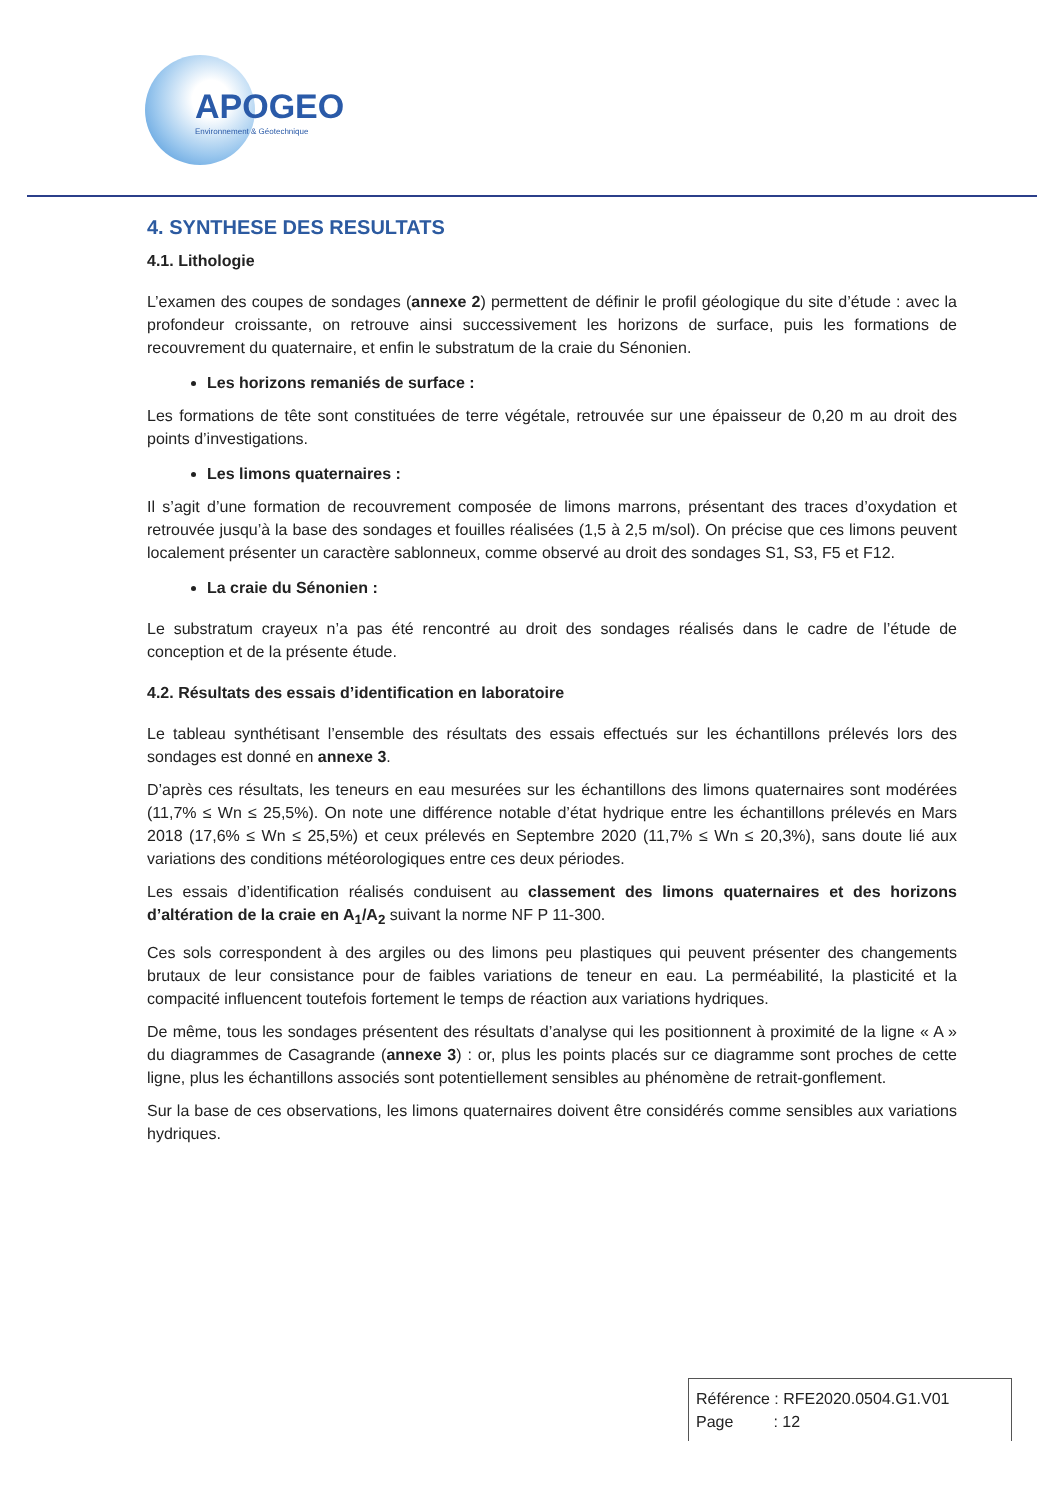APOGEO
Environnement & Géotechnique
4. SYNTHESE DES RESULTATS
4.1. Lithologie
L’examen des coupes de sondages (annexe 2) permettent de définir le profil géologique du site d’étude : avec la profondeur croissante, on retrouve ainsi successivement les horizons de surface, puis les formations de recouvrement du quaternaire, et enfin le substratum de la craie du Sénonien.
Les horizons remaniés de surface :
Les formations de tête sont constituées de terre végétale, retrouvée sur une épaisseur de 0,20 m au droit des points d’investigations.
Les limons quaternaires :
Il s’agit d’une formation de recouvrement composée de limons marrons, présentant des traces d’oxydation et retrouvée jusqu’à la base des sondages et fouilles réalisées (1,5 à 2,5 m/sol). On précise que ces limons peuvent localement présenter un caractère sablonneux, comme observé au droit des sondages S1, S3, F5 et F12.
La craie du Sénonien :
Le substratum crayeux n’a pas été rencontré au droit des sondages réalisés dans le cadre de l’étude de conception et de la présente étude.
4.2. Résultats des essais d’identification en laboratoire
Le tableau synthétisant l’ensemble des résultats des essais effectués sur les échantillons prélevés lors des sondages est donné en annexe 3.
D’après ces résultats, les teneurs en eau mesurées sur les échantillons des limons quaternaires sont modérées (11,7% ≤ Wn ≤ 25,5%). On note une différence notable d’état hydrique entre les échantillons prélevés en Mars 2018 (17,6% ≤ Wn ≤ 25,5%) et ceux prélevés en Septembre 2020 (11,7% ≤ Wn ≤ 20,3%), sans doute lié aux variations des conditions météorologiques entre ces deux périodes.
Les essais d’identification réalisés conduisent au classement des limons quaternaires et des horizons d’altération de la craie en A<sub>1</sub>/A<sub>2</sub> suivant la norme NF P 11-300.
Ces sols correspondent à des argiles ou des limons peu plastiques qui peuvent présenter des changements brutaux de leur consistance pour de faibles variations de teneur en eau. La perméabilité, la plasticité et la compacité influencent toutefois fortement le temps de réaction aux variations hydriques.
De même, tous les sondages présentent des résultats d’analyse qui les positionnent à proximité de la ligne « A » du diagrammes de Casagrande (annexe 3) : or, plus les points placés sur ce diagramme sont proches de cette ligne, plus les échantillons associés sont potentiellement sensibles au phénomène de retrait-gonflement.
Sur la base de ces observations, les limons quaternaires doivent être considérés comme sensibles aux variations hydriques.
Référence : RFE2020.0504.G1.V01
Page : 12